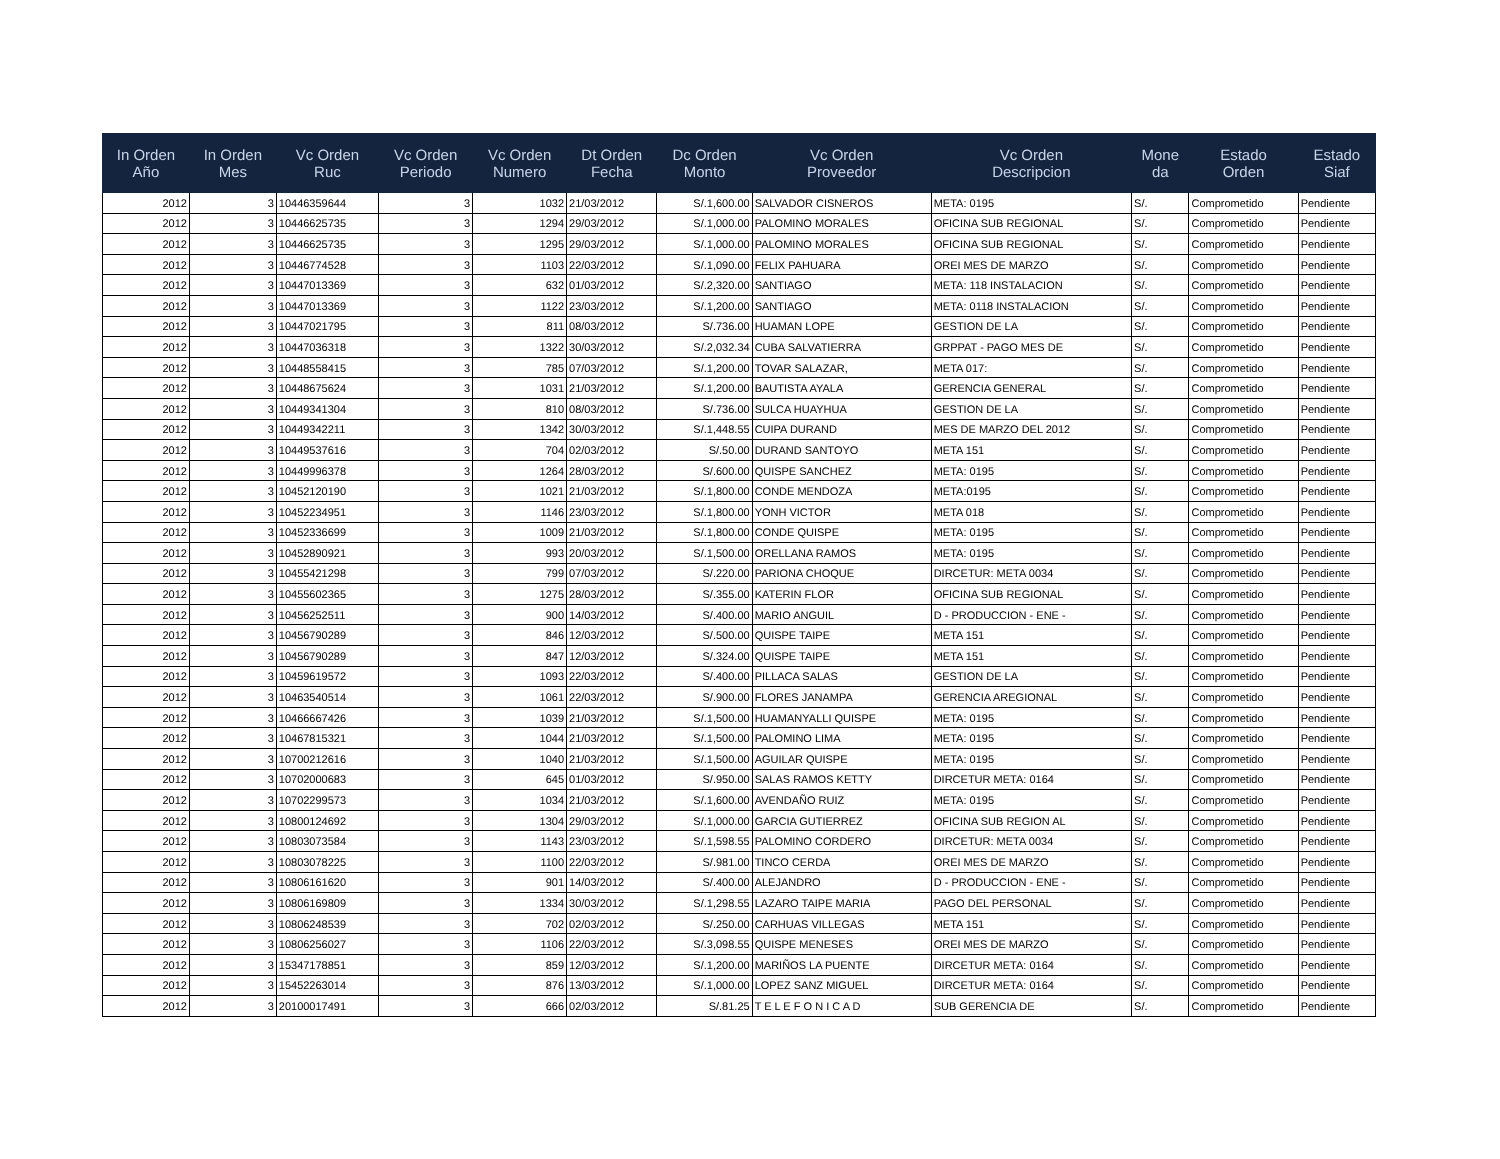| In Orden Año | In Orden Mes | Vc Orden Ruc | Vc Orden Periodo | Vc Orden Numero | Dt Orden Fecha | Dc Orden Monto | Vc Orden Proveedor | Vc Orden Descripcion | Mone da | Estado Orden | Estado Siaf |
| --- | --- | --- | --- | --- | --- | --- | --- | --- | --- | --- | --- |
| 2012 | 3 | 10446359644 | 3 | 1032 | 21/03/2012 | S/.1,600.00 | SALVADOR CISNEROS | META: 0195 | S/. | Comprometido | Pendiente |
| 2012 | 3 | 10446625735 | 3 | 1294 | 29/03/2012 | S/.1,000.00 | PALOMINO MORALES | OFICINA SUB REGIONAL | S/. | Comprometido | Pendiente |
| 2012 | 3 | 10446625735 | 3 | 1295 | 29/03/2012 | S/.1,000.00 | PALOMINO MORALES | OFICINA SUB REGIONAL | S/. | Comprometido | Pendiente |
| 2012 | 3 | 10446774528 | 3 | 1103 | 22/03/2012 | S/.1,090.00 | FELIX PAHUARA | OREI MES DE MARZO | S/. | Comprometido | Pendiente |
| 2012 | 3 | 10447013369 | 3 | 632 | 01/03/2012 | S/.2,320.00 | SANTIAGO | META: 118 INSTALACION | S/. | Comprometido | Pendiente |
| 2012 | 3 | 10447013369 | 3 | 1122 | 23/03/2012 | S/.1,200.00 | SANTIAGO | META: 0118 INSTALACION | S/. | Comprometido | Pendiente |
| 2012 | 3 | 10447021795 | 3 | 811 | 08/03/2012 | S/.736.00 | HUAMAN LOPE | GESTION DE LA | S/. | Comprometido | Pendiente |
| 2012 | 3 | 10447036318 | 3 | 1322 | 30/03/2012 | S/.2,032.34 | CUBA SALVATIERRA | GRPPAT - PAGO MES DE | S/. | Comprometido | Pendiente |
| 2012 | 3 | 10448558415 | 3 | 785 | 07/03/2012 | S/.1,200.00 | TOVAR SALAZAR, | META 017: | S/. | Comprometido | Pendiente |
| 2012 | 3 | 10448675624 | 3 | 1031 | 21/03/2012 | S/.1,200.00 | BAUTISTA AYALA | GERENCIA GENERAL | S/. | Comprometido | Pendiente |
| 2012 | 3 | 10449341304 | 3 | 810 | 08/03/2012 | S/.736.00 | SULCA HUAYHUA | GESTION DE LA | S/. | Comprometido | Pendiente |
| 2012 | 3 | 10449342211 | 3 | 1342 | 30/03/2012 | S/.1,448.55 | CUIPA DURAND | MES DE MARZO DEL 2012 | S/. | Comprometido | Pendiente |
| 2012 | 3 | 10449537616 | 3 | 704 | 02/03/2012 | S/.50.00 | DURAND SANTOYO | META 151 | S/. | Comprometido | Pendiente |
| 2012 | 3 | 10449996378 | 3 | 1264 | 28/03/2012 | S/.600.00 | QUISPE SANCHEZ | META: 0195 | S/. | Comprometido | Pendiente |
| 2012 | 3 | 10452120190 | 3 | 1021 | 21/03/2012 | S/.1,800.00 | CONDE MENDOZA | META:0195 | S/. | Comprometido | Pendiente |
| 2012 | 3 | 10452234951 | 3 | 1146 | 23/03/2012 | S/.1,800.00 | YONH VICTOR | META 018 | S/. | Comprometido | Pendiente |
| 2012 | 3 | 10452336699 | 3 | 1009 | 21/03/2012 | S/.1,800.00 | CONDE QUISPE | META: 0195 | S/. | Comprometido | Pendiente |
| 2012 | 3 | 10452890921 | 3 | 993 | 20/03/2012 | S/.1,500.00 | ORELLANA RAMOS | META: 0195 | S/. | Comprometido | Pendiente |
| 2012 | 3 | 10455421298 | 3 | 799 | 07/03/2012 | S/.220.00 | PARIONA CHOQUE | DIRCETUR: META 0034 | S/. | Comprometido | Pendiente |
| 2012 | 3 | 10455602365 | 3 | 1275 | 28/03/2012 | S/.355.00 | KATERIN FLOR | OFICINA SUB REGIONAL | S/. | Comprometido | Pendiente |
| 2012 | 3 | 10456252511 | 3 | 900 | 14/03/2012 | S/.400.00 | MARIO ANGUIL | D - PRODUCCION - ENE - | S/. | Comprometido | Pendiente |
| 2012 | 3 | 10456790289 | 3 | 846 | 12/03/2012 | S/.500.00 | QUISPE TAIPE | META 151 | S/. | Comprometido | Pendiente |
| 2012 | 3 | 10456790289 | 3 | 847 | 12/03/2012 | S/.324.00 | QUISPE TAIPE | META 151 | S/. | Comprometido | Pendiente |
| 2012 | 3 | 10459619572 | 3 | 1093 | 22/03/2012 | S/.400.00 | PILLACA SALAS | GESTION DE LA | S/. | Comprometido | Pendiente |
| 2012 | 3 | 10463540514 | 3 | 1061 | 22/03/2012 | S/.900.00 | FLORES JANAMPA | GERENCIA AREGIONAL | S/. | Comprometido | Pendiente |
| 2012 | 3 | 10466667426 | 3 | 1039 | 21/03/2012 | S/.1,500.00 | HUAMANYALLI QUISPE | META: 0195 | S/. | Comprometido | Pendiente |
| 2012 | 3 | 10467815321 | 3 | 1044 | 21/03/2012 | S/.1,500.00 | PALOMINO LIMA | META: 0195 | S/. | Comprometido | Pendiente |
| 2012 | 3 | 10700212616 | 3 | 1040 | 21/03/2012 | S/.1,500.00 | AGUILAR QUISPE | META: 0195 | S/. | Comprometido | Pendiente |
| 2012 | 3 | 10702000683 | 3 | 645 | 01/03/2012 | S/.950.00 | SALAS RAMOS KETTY | DIRCETUR META: 0164 | S/. | Comprometido | Pendiente |
| 2012 | 3 | 10702299573 | 3 | 1034 | 21/03/2012 | S/.1,600.00 | AVENDAÑO RUIZ | META: 0195 | S/. | Comprometido | Pendiente |
| 2012 | 3 | 10800124692 | 3 | 1304 | 29/03/2012 | S/.1,000.00 | GARCIA GUTIERREZ | OFICINA SUB REGION AL | S/. | Comprometido | Pendiente |
| 2012 | 3 | 10803073584 | 3 | 1143 | 23/03/2012 | S/.1,598.55 | PALOMINO CORDERO | DIRCETUR: META 0034 | S/. | Comprometido | Pendiente |
| 2012 | 3 | 10803078225 | 3 | 1100 | 22/03/2012 | S/.981.00 | TINCO CERDA | OREI MES DE MARZO | S/. | Comprometido | Pendiente |
| 2012 | 3 | 10806161620 | 3 | 901 | 14/03/2012 | S/.400.00 | ALEJANDRO | D - PRODUCCION - ENE - | S/. | Comprometido | Pendiente |
| 2012 | 3 | 10806169809 | 3 | 1334 | 30/03/2012 | S/.1,298.55 | LAZARO TAIPE MARIA | PAGO DEL PERSONAL | S/. | Comprometido | Pendiente |
| 2012 | 3 | 10806248539 | 3 | 702 | 02/03/2012 | S/.250.00 | CARHUAS VILLEGAS | META 151 | S/. | Comprometido | Pendiente |
| 2012 | 3 | 10806256027 | 3 | 1106 | 22/03/2012 | S/.3,098.55 | QUISPE MENESES | OREI MES DE MARZO | S/. | Comprometido | Pendiente |
| 2012 | 3 | 15347178851 | 3 | 859 | 12/03/2012 | S/.1,200.00 | MARIÑOS LA PUENTE | DIRCETUR META: 0164 | S/. | Comprometido | Pendiente |
| 2012 | 3 | 15452263014 | 3 | 876 | 13/03/2012 | S/.1,000.00 | LOPEZ SANZ MIGUEL | DIRCETUR META: 0164 | S/. | Comprometido | Pendiente |
| 2012 | 3 | 20100017491 | 3 | 666 | 02/03/2012 | S/.81.25 | T E L E F O N I C A D | SUB GERENCIA DE | S/. | Comprometido | Pendiente |